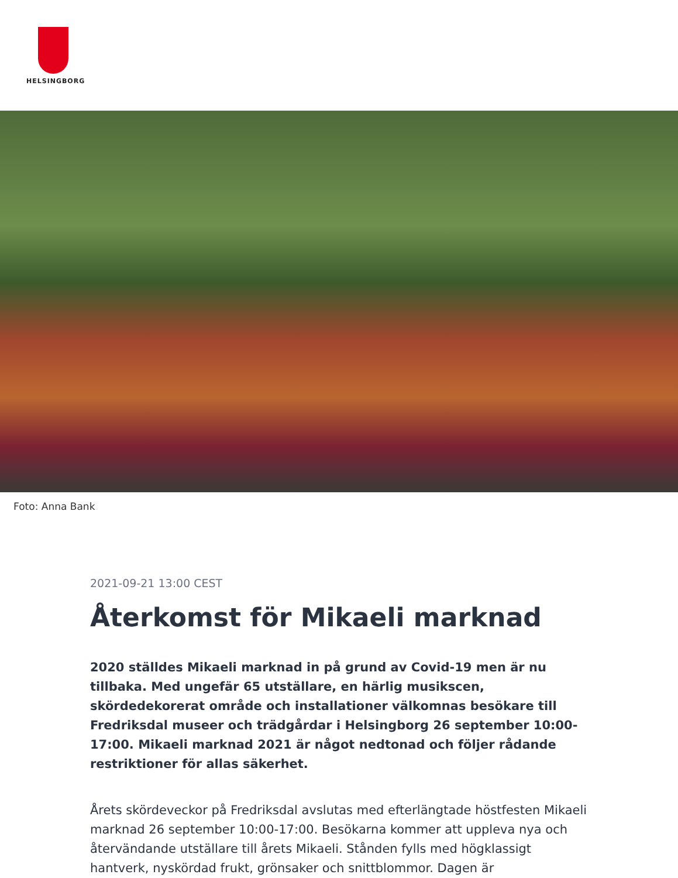HELSINGBORG
Foto: Anna Bank
2021-09-21 13:00 CEST
Återkomst för Mikaeli marknad
2020 ställdes Mikaeli marknad in på grund av Covid-19 men är nu tillbaka. Med ungefär 65 utställare, en härlig musikscen, skördedekorerat område och installationer välkomnas besökare till Fredriksdal museer och trädgårdar i Helsingborg 26 september 10:00-17:00. Mikaeli marknad 2021 är något nedtonad och följer rådande restriktioner för allas säkerhet.
Årets skördeveckor på Fredriksdal avslutas med efterlängtade höstfesten Mikaeli marknad 26 september 10:00-17:00. Besökarna kommer att uppleva nya och återvändande utställare till årets Mikaeli. Stånden fylls med högklassigt hantverk, nyskördad frukt, grönsaker och snittblommor. Dagen är